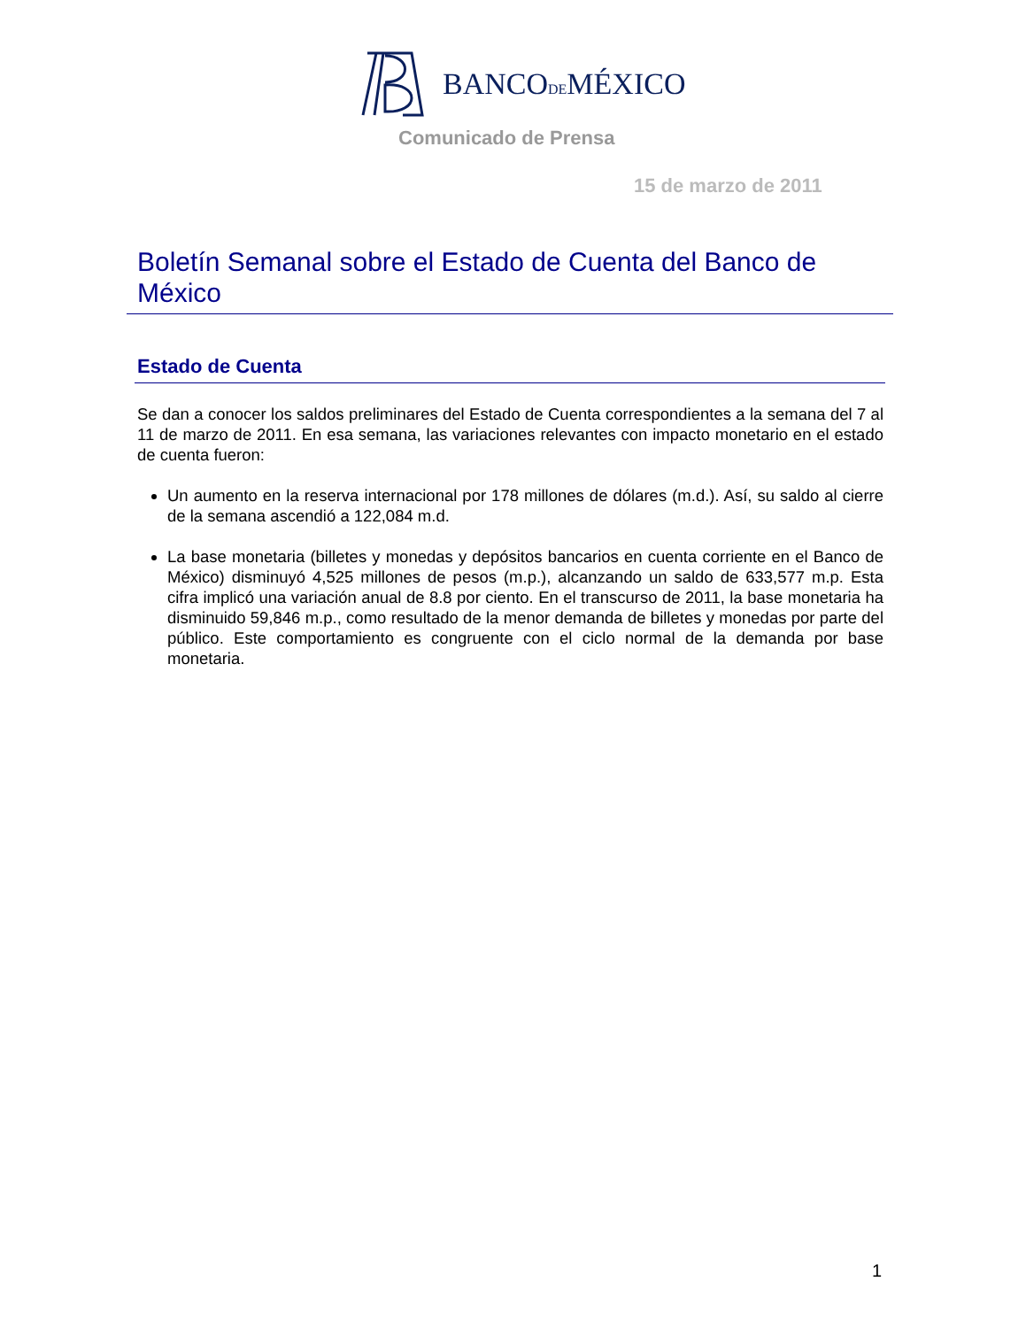BANCODEMÉXICO
Comunicado de Prensa
15 de marzo de 2011
Boletín Semanal sobre el Estado de Cuenta del Banco de México
Estado de Cuenta
Se dan a conocer los saldos preliminares del Estado de Cuenta correspondientes a la semana del 7 al 11 de marzo de 2011. En esa semana, las variaciones relevantes con impacto monetario en el estado de cuenta fueron:
Un aumento en la reserva internacional por 178 millones de dólares (m.d.). Así, su saldo al cierre de la semana ascendió a 122,084 m.d.
La base monetaria (billetes y monedas y depósitos bancarios en cuenta corriente en el Banco de México) disminuyó 4,525 millones de pesos (m.p.), alcanzando un saldo de 633,577 m.p. Esta cifra implicó una variación anual de 8.8 por ciento. En el transcurso de 2011, la base monetaria ha disminuido 59,846 m.p., como resultado de la menor demanda de billetes y monedas por parte del público. Este comportamiento es congruente con el ciclo normal de la demanda por base monetaria.
1